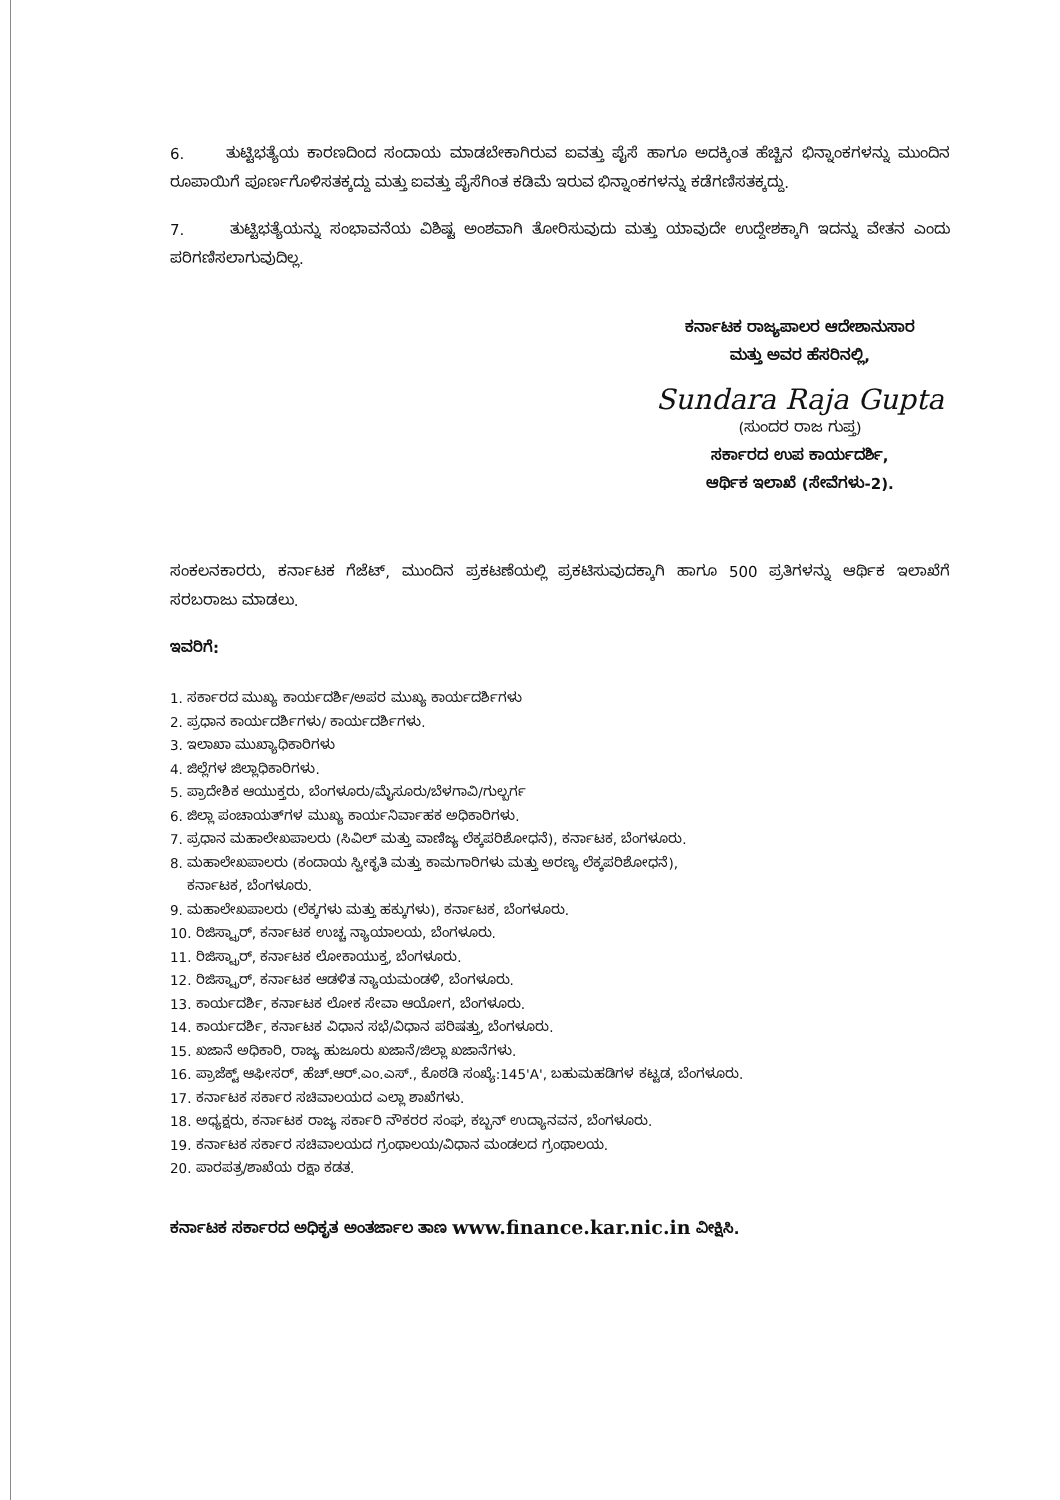6. ತುಟ್ಟಿಭತ್ಯೆಯ ಕಾರಣದಿಂದ ಸಂದಾಯ ಮಾಡಬೇಕಾಗಿರುವ ಐವತ್ತು ಪೈಸೆ ಹಾಗೂ ಅದಕ್ಕಿಂತ ಹೆಚ್ಚಿನ ಭಿನ್ನಾಂಕಗಳನ್ನು ಮುಂದಿನ ರೂಪಾಯಿಗೆ ಪೂರ್ಣಗೊಳಿಸತಕ್ಕದ್ದು ಮತ್ತು ಐವತ್ತು ಪೈಸೆಗಿಂತ ಕಡಿಮೆ ಇರುವ ಭಿನ್ನಾಂಕಗಳನ್ನು ಕಡೆಗಣಿಸತಕ್ಕದ್ದು.
7. ತುಟ್ಟಿಭತ್ಯೆಯನ್ನು ಸಂಭಾವನೆಯ ವಿಶಿಷ್ಟ ಅಂಶವಾಗಿ ತೋರಿಸುವುದು ಮತ್ತು ಯಾವುದೇ ಉದ್ದೇಶಕ್ಕಾಗಿ ಇದನ್ನು ವೇತನ ಎಂದು ಪರಿಗಣಿಸಲಾಗುವುದಿಲ್ಲ.
ಕರ್ನಾಟಕ ರಾಜ್ಯಪಾಲರ ಆದೇಶಾನುಸಾರ
ಮತ್ತು ಅವರ ಹೆಸರಿನಲ್ಲಿ,
Sundara Raja Gupta
(ಸುಂದರ ರಾಜ ಗುಪ್ತ)
ಸರ್ಕಾರದ ಉಪ ಕಾರ್ಯದರ್ಶಿ,
ಆರ್ಥಿಕ ಇಲಾಖೆ (ಸೇವೆಗಳು-2).
ಸಂಕಲನಕಾರರು, ಕರ್ನಾಟಕ ಗೆಜೆಟ್, ಮುಂದಿನ ಪ್ರಕಟಣೆಯಲ್ಲಿ ಪ್ರಕಟಿಸುವುದಕ್ಕಾಗಿ ಹಾಗೂ 500 ಪ್ರತಿಗಳನ್ನು ಆರ್ಥಿಕ ಇಲಾಖೆಗೆ ಸರಬರಾಜು ಮಾಡಲು.
ಇವರಿಗೆ:
1. ಸರ್ಕಾರದ ಮುಖ್ಯ ಕಾರ್ಯದರ್ಶಿ/ಅಪರ ಮುಖ್ಯ ಕಾರ್ಯದರ್ಶಿಗಳು
2. ಪ್ರಧಾನ ಕಾರ್ಯದರ್ಶಿಗಳು/ ಕಾರ್ಯದರ್ಶಿಗಳು.
3. ಇಲಾಖಾ ಮುಖ್ಯಾಧಿಕಾರಿಗಳು
4. ಜಿಲ್ಲೆಗಳ ಜಿಲ್ಲಾಧಿಕಾರಿಗಳು.
5. ಪ್ರಾದೇಶಿಕ ಆಯುಕ್ತರು, ಬೆಂಗಳೂರು/ಮೈಸೂರು/ಬೆಳಗಾವಿ/ಗುಲ್ಬರ್ಗ
6. ಜಿಲ್ಲಾ ಪಂಚಾಯತ್‌ಗಳ ಮುಖ್ಯ ಕಾರ್ಯನಿರ್ವಾಹಕ ಅಧಿಕಾರಿಗಳು.
7. ಪ್ರಧಾನ ಮಹಾಲೇಖಪಾಲರು (ಸಿವಿಲ್ ಮತ್ತು ವಾಣಿಜ್ಯ ಲೆಕ್ಕಪರಿಶೋಧನೆ), ಕರ್ನಾಟಕ, ಬೆಂಗಳೂರು.
8. ಮಹಾಲೇಖಪಾಲರು (ಕಂದಾಯ ಸ್ವೀಕೃತಿ ಮತ್ತು ಕಾಮಗಾರಿಗಳು ಮತ್ತು ಅರಣ್ಯ ಲೆಕ್ಕಪರಿಶೋಧನೆ),
ಕರ್ನಾಟಕ, ಬೆಂಗಳೂರು.
9. ಮಹಾಲೇಖಪಾಲರು (ಲೆಕ್ಕಗಳು ಮತ್ತು ಹಕ್ಕುಗಳು), ಕರ್ನಾಟಕ, ಬೆಂಗಳೂರು.
10. ರಿಜಿಸ್ಟ್ರಾರ್, ಕರ್ನಾಟಕ ಉಚ್ಚ ನ್ಯಾಯಾಲಯ, ಬೆಂಗಳೂರು.
11. ರಿಜಿಸ್ಟ್ರಾರ್, ಕರ್ನಾಟಕ ಲೋಕಾಯುಕ್ತ, ಬೆಂಗಳೂರು.
12. ರಿಜಿಸ್ಟ್ರಾರ್, ಕರ್ನಾಟಕ ಆಡಳಿತ ನ್ಯಾಯಮಂಡಳಿ, ಬೆಂಗಳೂರು.
13. ಕಾರ್ಯದರ್ಶಿ, ಕರ್ನಾಟಕ ಲೋಕ ಸೇವಾ ಆಯೋಗ, ಬೆಂಗಳೂರು.
14. ಕಾರ್ಯದರ್ಶಿ, ಕರ್ನಾಟಕ ವಿಧಾನ ಸಭೆ/ವಿಧಾನ ಪರಿಷತ್ತು, ಬೆಂಗಳೂರು.
15. ಖಜಾನೆ ಅಧಿಕಾರಿ, ರಾಜ್ಯ ಹುಜೂರು ಖಜಾನೆ/ಜಿಲ್ಲಾ ಖಜಾನೆಗಳು.
16. ಪ್ರಾಜೆಕ್ಟ್ ಆಫೀಸರ್, ಹೆಚ್.ಆರ್.ಎಂ.ಎಸ್., ಕೊಠಡಿ ಸಂಖ್ಯೆ:145'A', ಬಹುಮಹಡಿಗಳ ಕಟ್ಟಡ, ಬೆಂಗಳೂರು.
17. ಕರ್ನಾಟಕ ಸರ್ಕಾರ ಸಚಿವಾಲಯದ ಎಲ್ಲಾ ಶಾಖೆಗಳು.
18. ಅಧ್ಯಕ್ಷರು, ಕರ್ನಾಟಕ ರಾಜ್ಯ ಸರ್ಕಾರಿ ನೌಕರರ ಸಂಘ, ಕಬ್ಬನ್ ಉದ್ಯಾನವನ, ಬೆಂಗಳೂರು.
19. ಕರ್ನಾಟಕ ಸರ್ಕಾರ ಸಚಿವಾಲಯದ ಗ್ರಂಥಾಲಯ/ವಿಧಾನ ಮಂಡಲದ ಗ್ರಂಥಾಲಯ.
20. ಪಾರಪತ್ರ/ಶಾಖೆಯ ರಕ್ಷಾ ಕಡತ.
ಕರ್ನಾಟಕ ಸರ್ಕಾರದ ಅಧಿಕೃತ ಅಂತರ್ಜಾಲ ತಾಣ www.finance.kar.nic.in ವೀಕ್ಷಿಸಿ.